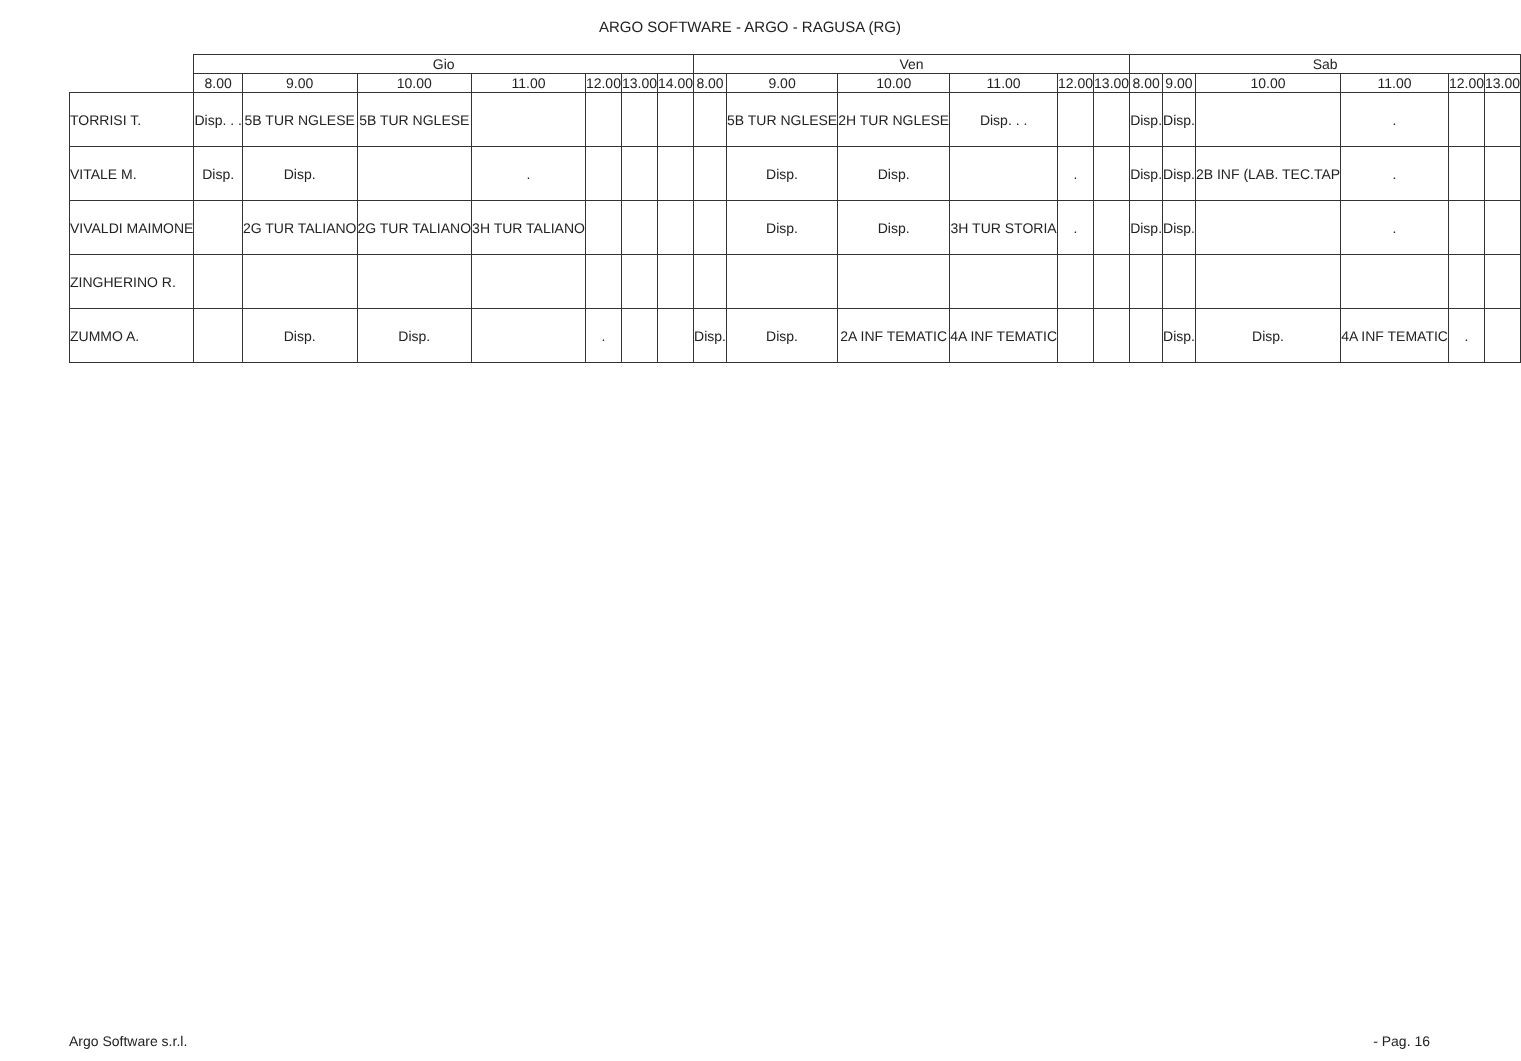ARGO SOFTWARE - ARGO - RAGUSA (RG)
| | Gio | | | | | | | Ven | | | | | | Sab | | | | | |
| --- | --- | --- | --- | --- | --- | --- | --- | --- | --- | --- | --- | --- | --- | --- | --- | --- | --- | --- | --- |
| | 8.00 | 9.00 | 10.00 | 11.00 | 12.00 | 13.00 | 14.00 | 8.00 | 9.00 | 10.00 | 11.00 | 12.00 | 13.00 | 8.00 | 9.00 | 10.00 | 11.00 | 12.00 | 13.00 |
| TORRISI T. | Disp. . . | 5B TUR NGLESE | 5B TUR NGLESE | | | | | | 5B TUR NGLESE | 2H TUR NGLESE | Disp. . . | | | Disp. | Disp. | | . | | |
| VITALE M. | Disp. | Disp. | | . | | | | | Disp. | Disp. | | . | | Disp. | Disp. | 2B INF (LAB. TEC.TAP | . | | |
| VIVALDI MAIMONE | | 2G TUR TALIANO | 2G TUR TALIANO | 3H TUR TALIANO | | | | | Disp. | Disp. | 3H TUR STORIA | . | | Disp. | Disp. | | . | | |
| ZINGHERINO R. | | | | | | | | | | | | | | | | | | | |
| ZUMMO A. | | Disp. | Disp. | | . | | | Disp. | Disp. | 2A INF TEMATIC | 4A INF TEMATIC | | | | Disp. | Disp. | 4A INF TEMATIC | . | |
Argo Software s.r.l. - Pag. 16